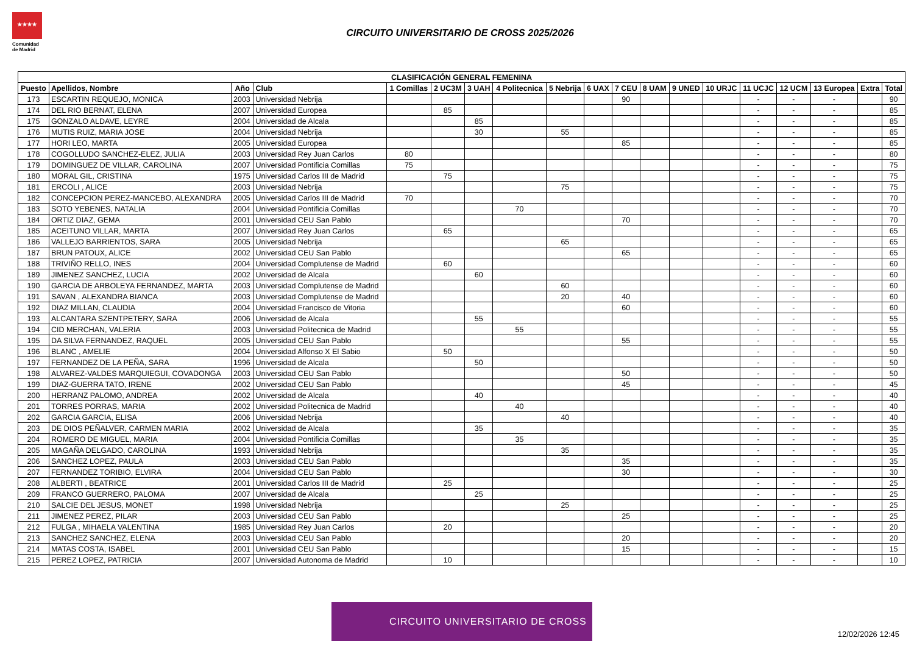★★★★
Comunidad de Madrid
CIRCUITO UNIVERSITARIO DE CROSS 2025/2026
| CLASIFICACIÓN GENERAL FEMENINA | | | | | | | | | | | | | | | | | | |
| --- | --- | --- | --- | --- | --- | --- | --- | --- | --- | --- | --- | --- | --- | --- | --- | --- | --- | --- |
| Puesto | Apellidos, Nombre | Año | Club | 1 Comillas | 2 UC3M | 3 UAH | 4 Politecnica | 5 Nebrija | 6 UAX | 7 CEU | 8 UAM | 9 UNED | 10 URJC | 11 UCJC | 12 UCM | 13 Europea | Extra | Total |
| 173 | ESCARTIN REQUEJO, MONICA | 2003 | Universidad Nebrija | | | | | | | 90 | | | | - | - | - | | 90 |
| 174 | DEL RIO BERNAT, ELENA | 2007 | Universidad Europea | | 85 | | | | | | | | | - | - | - | | 85 |
| 175 | GONZALO ALDAVE, LEYRE | 2004 | Universidad de Alcala | | | 85 | | | | | | | | - | - | - | | 85 |
| 176 | MUTIS RUIZ, MARIA JOSE | 2004 | Universidad Nebrija | | | 30 | | 55 | | | | | | - | - | - | | 85 |
| 177 | HORI LEO, MARTA | 2005 | Universidad Europea | | | | | | | 85 | | | | - | - | - | | 85 |
| 178 | COGOLLUDO SANCHEZ-ELEZ, JULIA | 2003 | Universidad Rey Juan Carlos | 80 | | | | | | | | | | - | - | - | | 80 |
| 179 | DOMINGUEZ DE VILLAR, CAROLINA | 2007 | Universidad Pontificia Comillas | 75 | | | | | | | | | | - | - | - | | 75 |
| 180 | MORAL GIL, CRISTINA | 1975 | Universidad Carlos III de Madrid | | 75 | | | | | | | | | - | - | - | | 75 |
| 181 | ERCOLI , ALICE | 2003 | Universidad Nebrija | | | | | 75 | | | | | | - | - | - | | 75 |
| 182 | CONCEPCION PEREZ-MANCEBO, ALEXANDRA | 2005 | Universidad Carlos III de Madrid | 70 | | | | | | | | | | - | - | - | | 70 |
| 183 | SOTO YEBENES, NATALIA | 2004 | Universidad Pontificia Comillas | | | | 70 | | | | | | | - | - | - | | 70 |
| 184 | ORTIZ DIAZ, GEMA | 2001 | Universidad CEU San Pablo | | | | | | | 70 | | | | - | - | - | | 70 |
| 185 | ACEITUNO VILLAR, MARTA | 2007 | Universidad Rey Juan Carlos | | 65 | | | | | | | | | - | - | - | | 65 |
| 186 | VALLEJO BARRIENTOS, SARA | 2005 | Universidad Nebrija | | | | | 65 | | | | | | - | - | - | | 65 |
| 187 | BRUN PATOUX, ALICE | 2002 | Universidad CEU San Pablo | | | | | | | 65 | | | | - | - | - | | 65 |
| 188 | TRIVIÑO RELLO, INES | 2004 | Universidad Complutense de Madrid | | 60 | | | | | | | | | - | - | - | | 60 |
| 189 | JIMENEZ SANCHEZ, LUCIA | 2002 | Universidad de Alcala | | | 60 | | | | | | | | - | - | - | | 60 |
| 190 | GARCIA DE ARBOLEYA FERNANDEZ, MARTA | 2003 | Universidad Complutense de Madrid | | | | | 60 | | | | | | - | - | - | | 60 |
| 191 | SAVAN , ALEXANDRA BIANCA | 2003 | Universidad Complutense de Madrid | | | | | 20 | | 40 | | | | - | - | - | | 60 |
| 192 | DIAZ MILLAN, CLAUDIA | 2004 | Universidad Francisco de Vitoria | | | | | | | 60 | | | | - | - | - | | 60 |
| 193 | ALCANTARA SZENTPETERY, SARA | 2006 | Universidad de Alcala | | | 55 | | | | | | | | - | - | - | | 55 |
| 194 | CID MERCHAN, VALERIA | 2003 | Universidad Politecnica de Madrid | | | | 55 | | | | | | | - | - | - | | 55 |
| 195 | DA SILVA FERNANDEZ, RAQUEL | 2005 | Universidad CEU San Pablo | | | | | | | 55 | | | | - | - | - | | 55 |
| 196 | BLANC , AMELIE | 2004 | Universidad Alfonso X El Sabio | | 50 | | | | | | | | | - | - | - | | 50 |
| 197 | FERNANDEZ DE LA PEÑA, SARA | 1996 | Universidad de Alcala | | | 50 | | | | | | | | - | - | - | | 50 |
| 198 | ALVAREZ-VALDES MARQUIEGUI, COVADONGA | 2003 | Universidad CEU San Pablo | | | | | | | 50 | | | | - | - | - | | 50 |
| 199 | DIAZ-GUERRA TATO, IRENE | 2002 | Universidad CEU San Pablo | | | | | | | 45 | | | | - | - | - | | 45 |
| 200 | HERRANZ PALOMO, ANDREA | 2002 | Universidad de Alcala | | | 40 | | | | | | | | - | - | - | | 40 |
| 201 | TORRES PORRAS, MARIA | 2002 | Universidad Politecnica de Madrid | | | | 40 | | | | | | | - | - | - | | 40 |
| 202 | GARCIA GARCIA, ELISA | 2006 | Universidad Nebrija | | | | | 40 | | | | | | - | - | - | | 40 |
| 203 | DE DIOS PEÑALVER, CARMEN MARIA | 2002 | Universidad de Alcala | | | 35 | | | | | | | | - | - | - | | 35 |
| 204 | ROMERO DE MIGUEL, MARIA | 2004 | Universidad Pontificia Comillas | | | | 35 | | | | | | | - | - | - | | 35 |
| 205 | MAGAÑA DELGADO, CAROLINA | 1993 | Universidad Nebrija | | | | | 35 | | | | | | - | - | - | | 35 |
| 206 | SANCHEZ LOPEZ, PAULA | 2003 | Universidad CEU San Pablo | | | | | | | 35 | | | | - | - | - | | 35 |
| 207 | FERNANDEZ TORIBIO, ELVIRA | 2004 | Universidad CEU San Pablo | | | | | | | 30 | | | | - | - | - | | 30 |
| 208 | ALBERTI , BEATRICE | 2001 | Universidad Carlos III de Madrid | | 25 | | | | | | | | | - | - | - | | 25 |
| 209 | FRANCO GUERRERO, PALOMA | 2007 | Universidad de Alcala | | | 25 | | | | | | | | - | - | - | | 25 |
| 210 | SALCIE DEL JESUS, MONET | 1998 | Universidad Nebrija | | | | | 25 | | | | | | - | - | - | | 25 |
| 211 | JIMENEZ PEREZ, PILAR | 2003 | Universidad CEU San Pablo | | | | | | | 25 | | | | - | - | - | | 25 |
| 212 | FULGA , MIHAELA VALENTINA | 1985 | Universidad Rey Juan Carlos | | 20 | | | | | | | | | - | - | - | | 20 |
| 213 | SANCHEZ SANCHEZ, ELENA | 2003 | Universidad CEU San Pablo | | | | | | | 20 | | | | - | - | - | | 20 |
| 214 | MATAS COSTA, ISABEL | 2001 | Universidad CEU San Pablo | | | | | | | 15 | | | | - | - | - | | 15 |
| 215 | PEREZ LOPEZ, PATRICIA | 2007 | Universidad Autonoma de Madrid | | 10 | | | | | | | | | - | - | - | | 10 |
CIRCUITO UNIVERSITARIO DE CROSS
12/02/2026 12:45